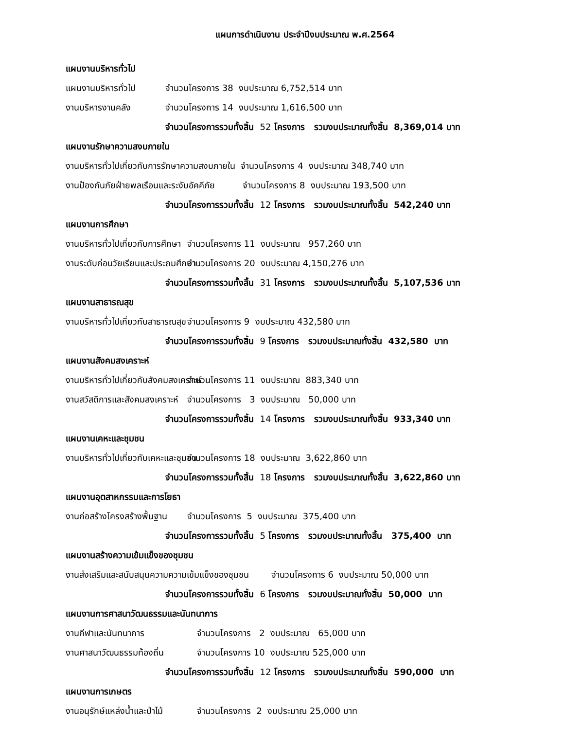แผนการดำเนินงาน ประจำปีงบประมาณ พ.ศ.2564
แผนงานบริหารทั่วไป
แผนงานบริหารทั่วไป จำนวนโครงการ 38 งบประมาณ 6,752,514 บาท
งานบริหารงานคลัง จำนวนโครงการ 14 งบประมาณ 1,616,500 บาท
จำนวนโครงการรวมทั้งสิ้น 52 โครงการ รวมงบประมาณทั้งสิ้น 8,369,014 บาท
แผนงานรักษาความสงบภายใน
งานบริหารทั่วไปเกี่ยวกับการรักษาความสงบภายใน จำนวนโครงการ 4 งบประมาณ 348,740 บาท
งานป้องกันภัยฝ่ายพลเรือนและระงับอัคคีภัย จำนวนโครงการ 8 งบประมาณ 193,500 บาท
จำนวนโครงการรวมทั้งสิ้น 12 โครงการ รวมงบประมาณทั้งสิ้น 542,240 บาท
แผนงานการศึกษา
งานบริหารทั่วไปเกี่ยวกับการศึกษา จำนวนโครงการ 11 งบประมาณ 957,260 บาท
งานระดับก่อนวัยเรียนและประถมศึกษา จำนวนโครงการ 20 งบประมาณ 4,150,276 บาท
จำนวนโครงการรวมทั้งสิ้น 31 โครงการ รวมงบประมาณทั้งสิ้น 5,107,536 บาท
แผนงานสาธารณสุข
งานบริหารทั่วไปเกี่ยวกับสาธารณสุข จำนวนโครงการ 9 งบประมาณ 432,580 บาท
จำนวนโครงการรวมทั้งสิ้น 9 โครงการ รวมงบประมาณทั้งสิ้น 432,580 บาท
แผนงานสังคมสงเคราะห์
งานบริหารทั่วไปเกี่ยวกับสังคมสงเคราะห์ จำนวนโครงการ 11 งบประมาณ 883,340 บาท
งานสวัสดิการและสังคมสงเคราะห์ จำนวนโครงการ 3 งบประมาณ 50,000 บาท
จำนวนโครงการรวมทั้งสิ้น 14 โครงการ รวมงบประมาณทั้งสิ้น 933,340 บาท
แผนงานเคหะและชุมชน
งานบริหารทั่วไปเกี่ยวกับเคหะและชุมชน จำนวนโครงการ 18 งบประมาณ 3,622,860 บาท
จำนวนโครงการรวมทั้งสิ้น 18 โครงการ รวมงบประมาณทั้งสิ้น 3,622,860 บาท
แผนงานอุตสาหกรรมและการโยธา
งานก่อสร้างโครงสร้างพื้นฐาน จำนวนโครงการ 5 งบประมาณ 375,400 บาท
จำนวนโครงการรวมทั้งสิ้น 5 โครงการ รวมงบประมาณทั้งสิ้น 375,400 บาท
แผนงานสร้างความเข้มแข็งของชุมชน
งานส่งเสริมและสนับสนุนความความเข้มแข็งของชุมชน จำนวนโครงการ 6 งบประมาณ 50,000 บาท
จำนวนโครงการรวมทั้งสิ้น 6 โครงการ รวมงบประมาณทั้งสิ้น 50,000 บาท
แผนงานการศาสนาวัฒนธรรมและนันทนาการ
งานกีฬาและนันทนาการ จำนวนโครงการ 2 งบประมาณ 65,000 บาท
งานศาสนาวัฒนธรรมท้องถิ่น จำนวนโครงการ 10 งบประมาณ 525,000 บาท
จำนวนโครงการรวมทั้งสิ้น 12 โครงการ รวมงบประมาณทั้งสิ้น 590,000 บาท
แผนงานการเกษตร
งานอนุรักษ์แหล่งน้ำและป่าไม้ จำนวนโครงการ 2 งบประมาณ 25,000 บาท